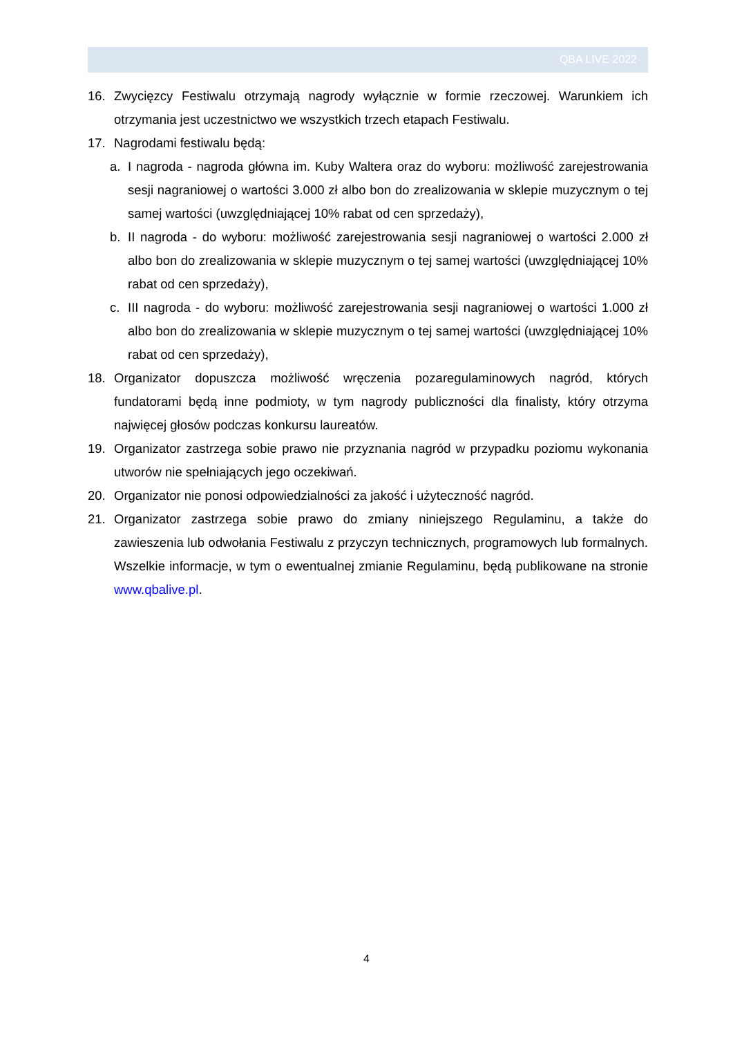QBA LIVE 2022
16. Zwycięzcy Festiwalu otrzymają nagrody wyłącznie w formie rzeczowej. Warunkiem ich otrzymania jest uczestnictwo we wszystkich trzech etapach Festiwalu.
17. Nagrodami festiwalu będą:
a. I nagroda - nagroda główna im. Kuby Waltera oraz do wyboru: możliwość zarejestrowania sesji nagraniowej o wartości 3.000 zł albo bon do zrealizowania w sklepie muzycznym o tej samej wartości (uwzględniającej 10% rabat od cen sprzedaży),
b. II nagroda - do wyboru: możliwość zarejestrowania sesji nagraniowej o wartości 2.000 zł albo bon do zrealizowania w sklepie muzycznym o tej samej wartości (uwzględniającej 10% rabat od cen sprzedaży),
c. III nagroda - do wyboru: możliwość zarejestrowania sesji nagraniowej o wartości 1.000 zł albo bon do zrealizowania w sklepie muzycznym o tej samej wartości (uwzględniającej 10% rabat od cen sprzedaży),
18. Organizator dopuszcza możliwość wręczenia pozaregulaminowych nagród, których fundatorami będą inne podmioty, w tym nagrody publiczności dla finalisty, który otrzyma najwięcej głosów podczas konkursu laureatów.
19. Organizator zastrzega sobie prawo nie przyznania nagród w przypadku poziomu wykonania utworów nie spełniających jego oczekiwań.
20. Organizator nie ponosi odpowiedzialności za jakość i użyteczność nagród.
21. Organizator zastrzega sobie prawo do zmiany niniejszego Regulaminu, a także do zawieszenia lub odwołania Festiwalu z przyczyn technicznych, programowych lub formalnych. Wszelkie informacje, w tym o ewentualnej zmianie Regulaminu, będą publikowane na stronie www.qbalive.pl.
4